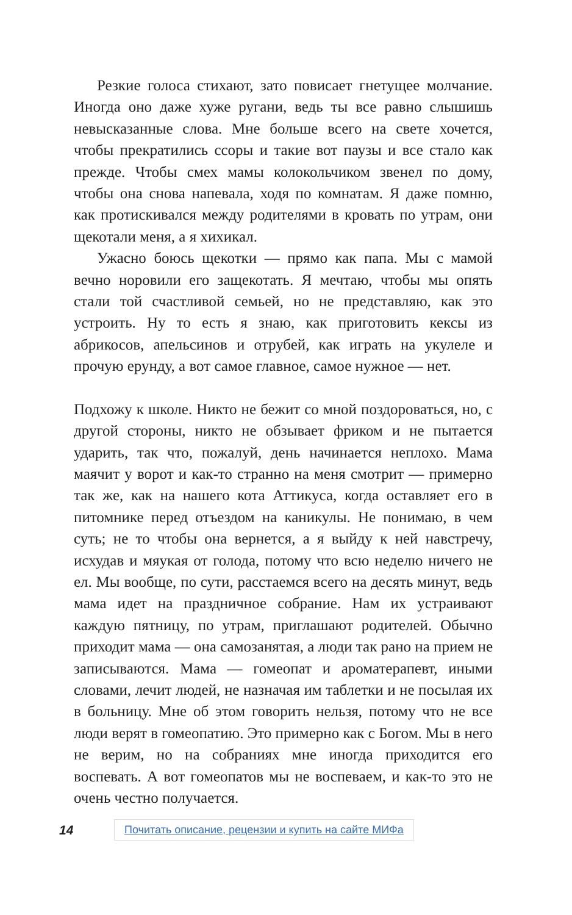Резкие голоса стихают, зато повисает гнетущее молчание. Иногда оно даже хуже ругани, ведь ты все равно слышишь невысказанные слова. Мне больше всего на свете хочется, чтобы прекратились ссоры и такие вот паузы и все стало как прежде. Чтобы смех мамы колокольчиком звенел по дому, чтобы она снова напевала, ходя по комнатам. Я даже помню, как протискивался между родителями в кровать по утрам, они щекотали меня, а я хихикал.
Ужасно боюсь щекотки — прямо как папа. Мы с мамой вечно норовили его защекотать. Я мечтаю, чтобы мы опять стали той счастливой семьей, но не представляю, как это устроить. Ну то есть я знаю, как приготовить кексы из абрикосов, апельсинов и отрубей, как играть на укулеле и прочую ерунду, а вот самое главное, самое нужное — нет.
Подхожу к школе. Никто не бежит со мной поздороваться, но, с другой стороны, никто не обзывает фриком и не пытается ударить, так что, пожалуй, день начинается неплохо. Мама маячит у ворот и как-то странно на меня смотрит — примерно так же, как на нашего кота Аттикуса, когда оставляет его в питомнике перед отъездом на каникулы. Не понимаю, в чем суть; не то чтобы она вернется, а я выйду к ней навстречу, исхудав и мяукая от голода, потому что всю неделю ничего не ел. Мы вообще, по сути, расстаемся всего на десять минут, ведь мама идет на праздничное собрание. Нам их устраивают каждую пятницу, по утрам, приглашают родителей. Обычно приходит мама — она самозанятая, а люди так рано на прием не записываются. Мама — гомеопат и ароматерапевт, иными словами, лечит людей, не назначая им таблетки и не посылая их в больницу. Мне об этом говорить нельзя, потому что не все люди верят в гомеопатию. Это примерно как с Богом. Мы в него не верим, но на собраниях мне иногда приходится его воспевать. А вот гомеопатов мы не воспеваем, и как-то это не очень честно получается.
14 Почитать описание, рецензии и купить на сайте МИФа